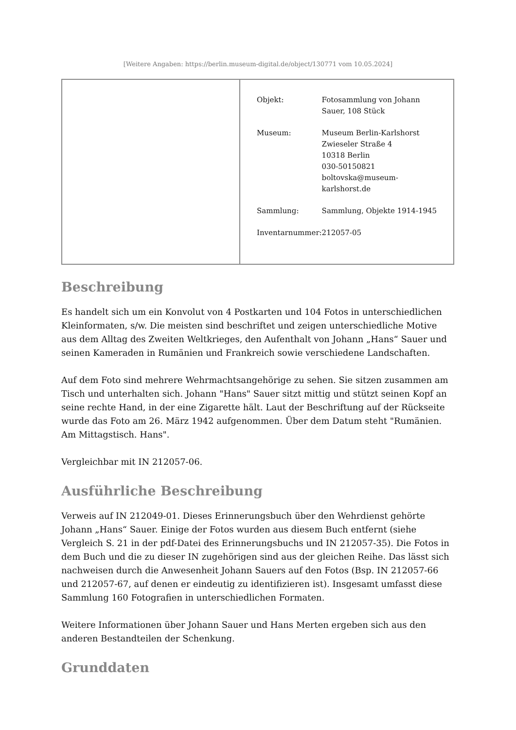[Weitere Angaben: https://berlin.museum-digital.de/object/130771 vom 10.05.2024]
| | / Objekt: / Fotosammlung von Johann Sauer, 108 Stück / / Museum: / Museum Berlin-Karlshorst Zwieseler Straße 4 10318 Berlin 030-50150821 boltovska@museum- karlshorst.de / / Sammlung: / Sammlung, Objekte 1914-1945 / / Inventarnummer: / 212057-05 / |
Beschreibung
Es handelt sich um ein Konvolut von 4 Postkarten und 104 Fotos in unterschiedlichen Kleinformaten, s/w. Die meisten sind beschriftet und zeigen unterschiedliche Motive aus dem Alltag des Zweiten Weltkrieges, den Aufenthalt von Johann „Hans“ Sauer und seinen Kameraden in Rumänien und Frankreich sowie verschiedene Landschaften.
Auf dem Foto sind mehrere Wehrmachtsangehörige zu sehen. Sie sitzen zusammen am Tisch und unterhalten sich. Johann "Hans" Sauer sitzt mittig und stützt seinen Kopf an seine rechte Hand, in der eine Zigarette hält. Laut der Beschriftung auf der Rückseite wurde das Foto am 26. März 1942 aufgenommen. Über dem Datum steht "Rumänien. Am Mittagstisch. Hans".
Vergleichbar mit IN 212057-06.
Ausführliche Beschreibung
Verweis auf IN 212049-01. Dieses Erinnerungsbuch über den Wehrdienst gehörte Johann „Hans“ Sauer. Einige der Fotos wurden aus diesem Buch entfernt (siehe Vergleich S. 21 in der pdf-Datei des Erinnerungsbuchs und IN 212057-35). Die Fotos in dem Buch und die zu dieser IN zugehörigen sind aus der gleichen Reihe. Das lässt sich nachweisen durch die Anwesenheit Johann Sauers auf den Fotos (Bsp. IN 212057-66 und 212057-67, auf denen er eindeutig zu identifizieren ist). Insgesamt umfasst diese Sammlung 160 Fotografien in unterschiedlichen Formaten.
Weitere Informationen über Johann Sauer und Hans Merten ergeben sich aus den anderen Bestandteilen der Schenkung.
Grunddaten